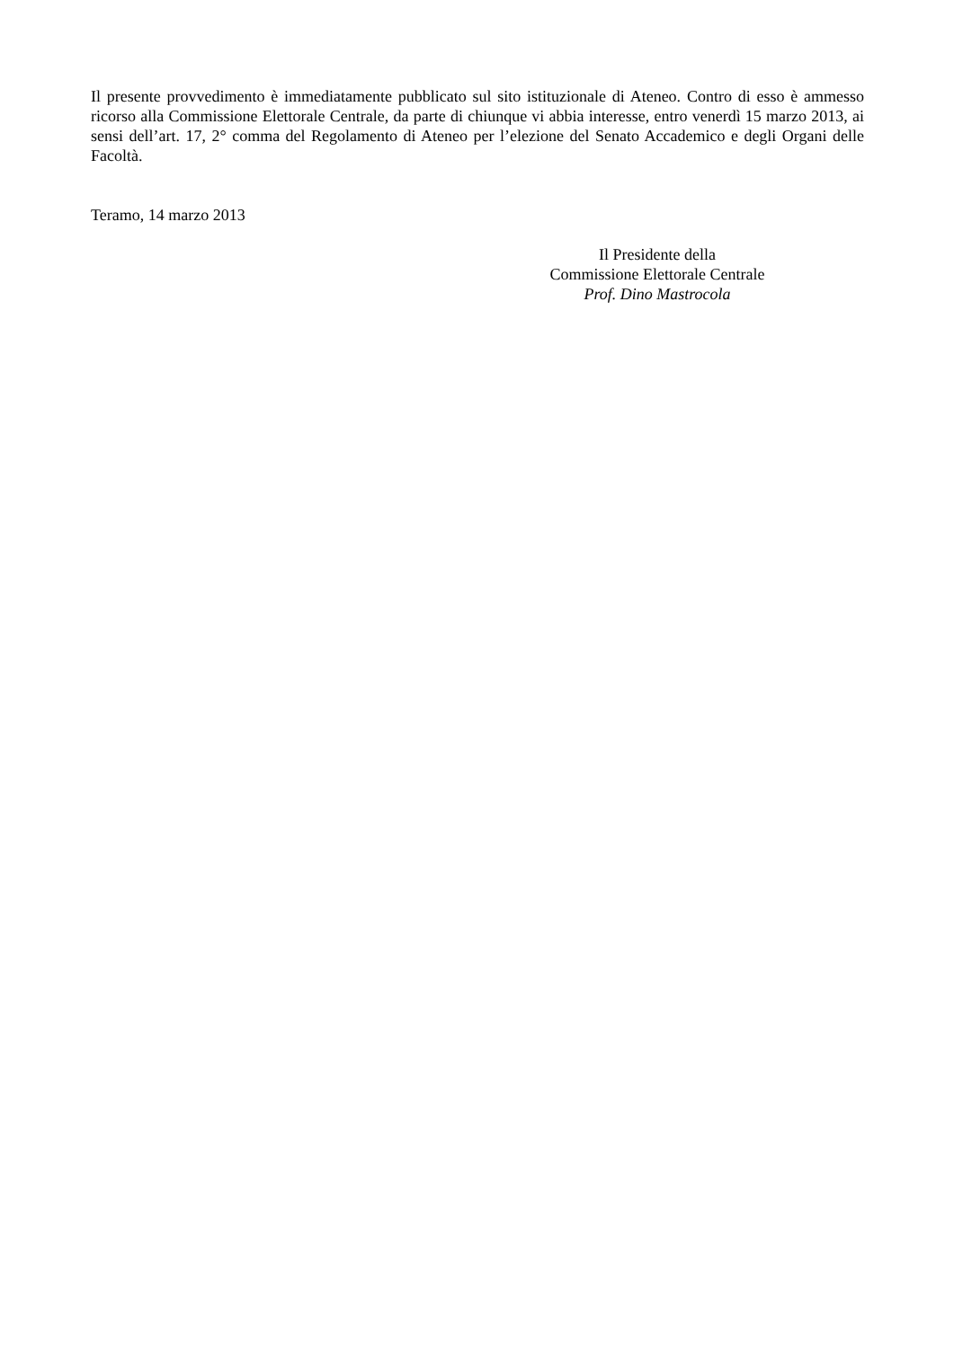Il presente provvedimento è immediatamente pubblicato sul sito istituzionale di Ateneo. Contro di esso è ammesso ricorso alla Commissione Elettorale Centrale, da parte di chiunque vi abbia interesse, entro venerdì 15 marzo 2013, ai sensi dell’art. 17, 2° comma del Regolamento di Ateneo per l’elezione del Senato Accademico e degli Organi delle Facoltà.
Teramo, 14 marzo 2013
Il Presidente della
Commissione Elettorale Centrale
Prof. Dino Mastrocola